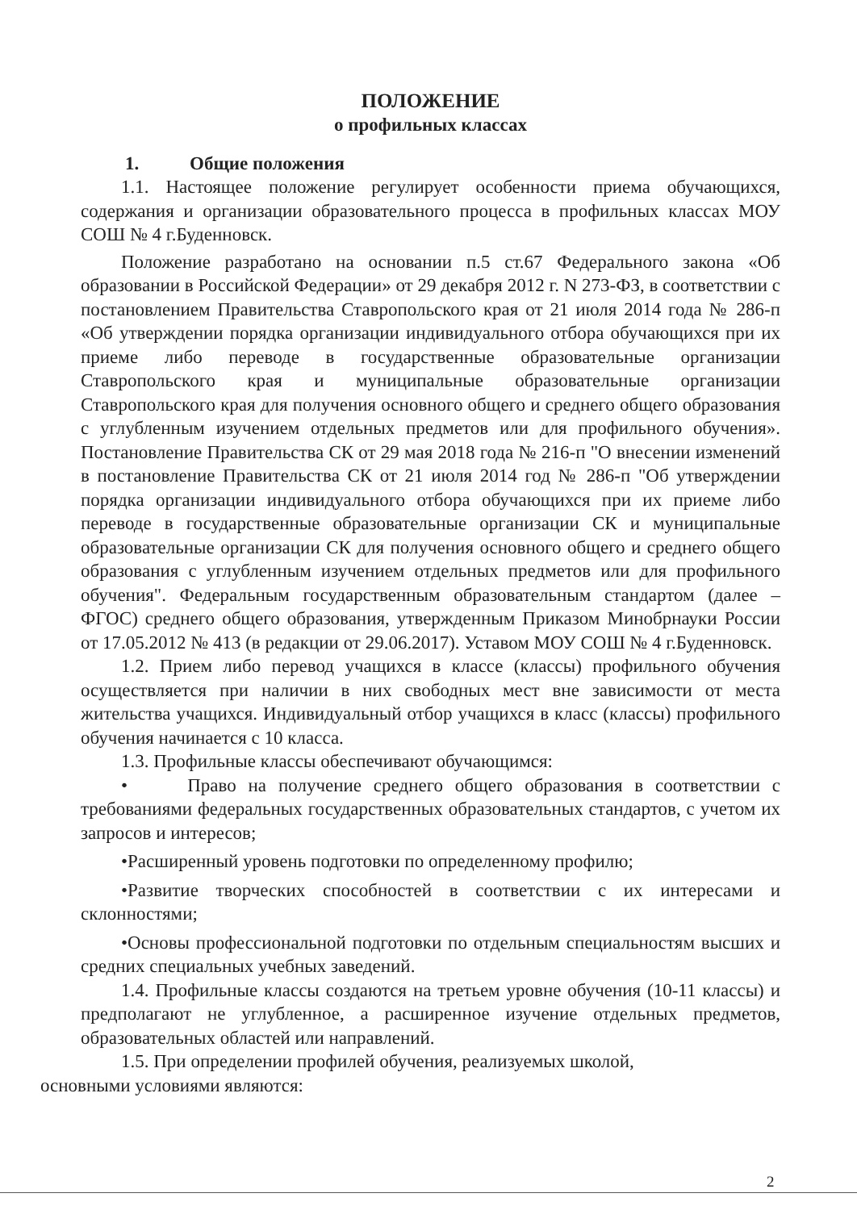ПОЛОЖЕНИЕ
о профильных классах
1. Общие положения
1.1. Настоящее положение регулирует особенности приема обучающихся, содержания и организации образовательного процесса в профильных классах МОУ СОШ № 4 г.Буденновск.
Положение разработано на основании п.5 ст.67 Федерального закона «Об образовании в Российской Федерации» от 29 декабря 2012 г. N 273-ФЗ, в соответствии с постановлением Правительства Ставропольского края от 21 июля 2014 года № 286-п «Об утверждении порядка организации индивидуального отбора обучающихся при их приеме либо переводе в государственные образовательные организации Ставропольского края и муниципальные образовательные организации Ставропольского края для получения основного общего и среднего общего образования с углубленным изучением отдельных предметов или для профильного обучения». Постановление Правительства СК от 29 мая 2018 года № 216-п "О внесении изменений в постановление Правительства СК от 21 июля 2014 год № 286-п "Об утверждении порядка организации индивидуального отбора обучающихся при их приеме либо переводе в государственные образовательные организации СК и муниципальные образовательные организации СК для получения основного общего и среднего общего образования с углубленным изучением отдельных предметов или для профильного обучения". Федеральным государственным образовательным стандартом (далее – ФГОС) среднего общего образования, утвержденным Приказом Минобрнауки России от 17.05.2012 № 413 (в редакции от 29.06.2017). Уставом МОУ СОШ № 4 г.Буденновск.
1.2. Прием либо перевод учащихся в классе (классы) профильного обучения осуществляется при наличии в них свободных мест вне зависимости от места жительства учащихся. Индивидуальный отбор учащихся в класс (классы) профильного обучения начинается с 10 класса.
1.3. Профильные классы обеспечивают обучающимся:
• Право на получение среднего общего образования в соответствии с требованиями федеральных государственных образовательных стандартов, с учетом их запросов и интересов;
•Расширенный уровень подготовки по определенному профилю;
•Развитие творческих способностей в соответствии с их интересами и склонностями;
•Основы профессиональной подготовки по отдельным специальностям высших и средних специальных учебных заведений.
1.4. Профильные классы создаются на третьем уровне обучения (10-11 классы) и предполагают не углубленное, а расширенное изучение отдельных предметов, образовательных областей или направлений.
1.5. При определении профилей обучения, реализуемых школой,
основными условиями являются:
2